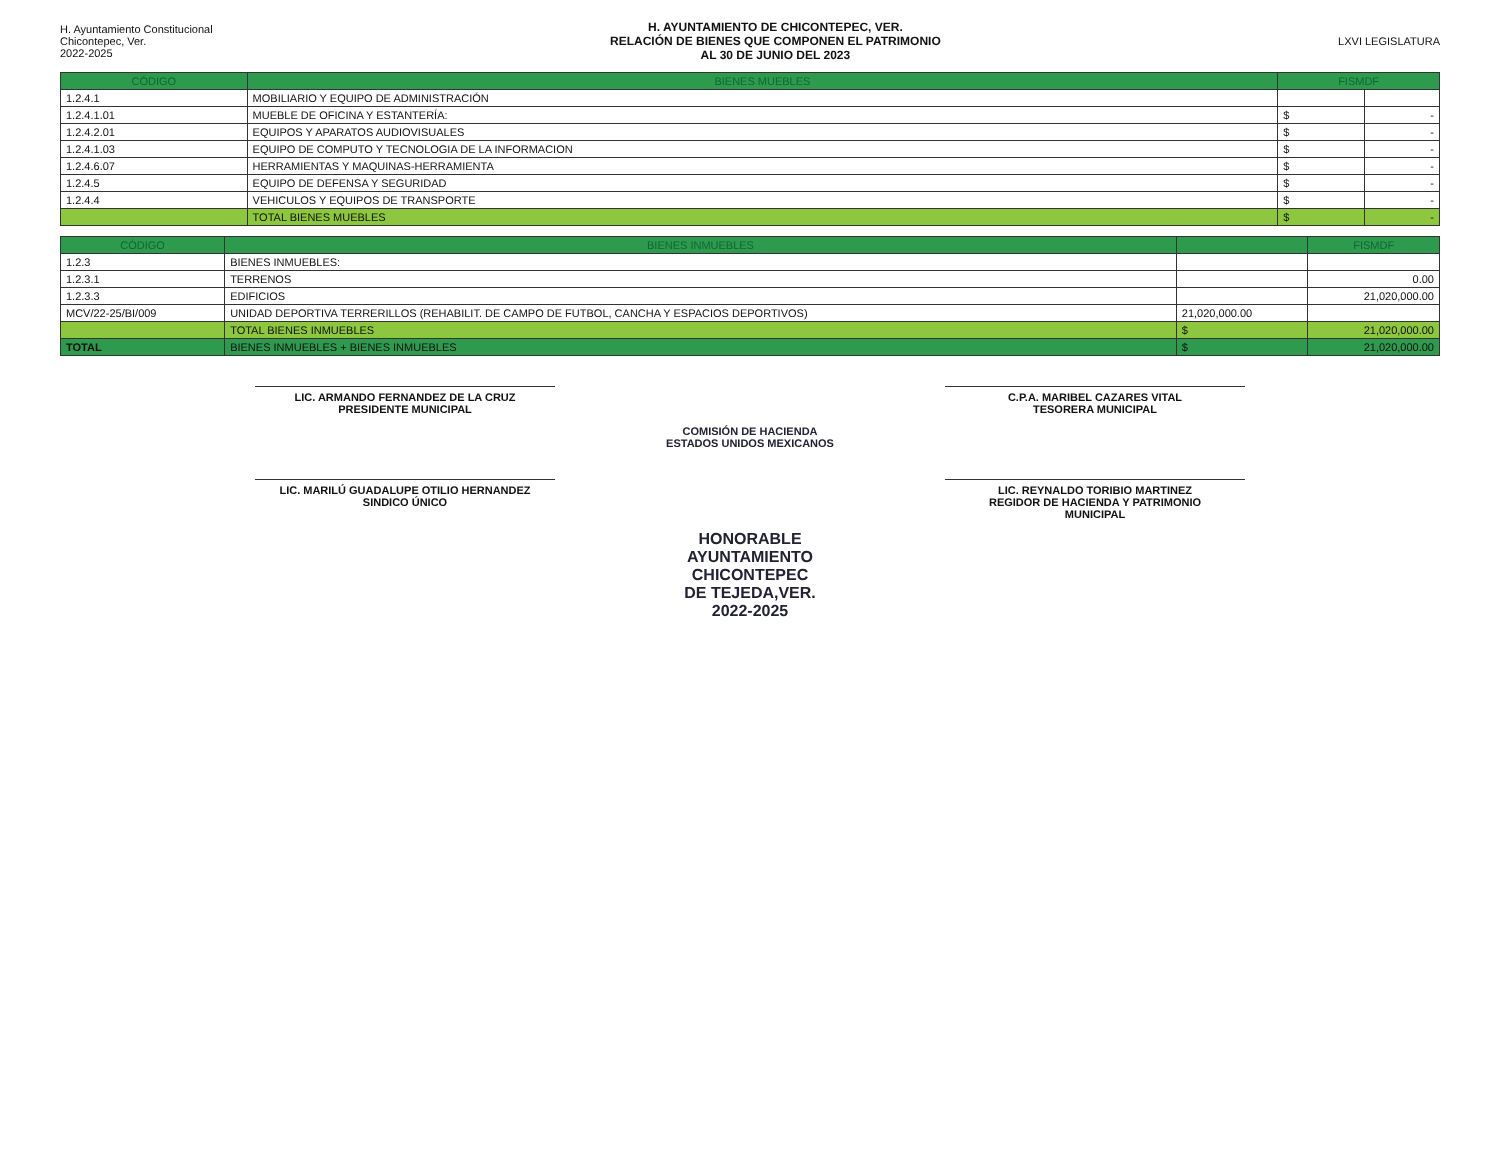H. Ayuntamiento Constitucional
Chicontepec, Ver.
2022-2025
H. AYUNTAMIENTO DE CHICONTEPEC, VER.
RELACIÓN DE BIENES QUE COMPONEN EL PATRIMONIO
AL 30 DE JUNIO DEL 2023
LXVI LEGISLATURA
| CÓDIGO | BIENES MUEBLES | FISMDF | |
| --- | --- | --- | --- |
| 1.2.4.1 | MOBILIARIO Y EQUIPO DE ADMINISTRACIÓN | | |
| 1.2.4.1.01 | MUEBLE DE OFICINA Y ESTANTERÍA: | $ | - |
| 1.2.4.2.01 | EQUIPOS Y APARATOS AUDIOVISUALES | $ | - |
| 1.2.4.1.03 | EQUIPO DE COMPUTO Y TECNOLOGIA DE LA INFORMACION | $ | - |
| 1.2.4.6.07 | HERRAMIENTAS Y MAQUINAS-HERRAMIENTA | $ | - |
| 1.2.4.5 | EQUIPO DE DEFENSA Y SEGURIDAD | $ | - |
| 1.2.4.4 | VEHICULOS Y EQUIPOS DE TRANSPORTE | $ | - |
| | TOTAL BIENES MUEBLES | $ | - |
| CÓDIGO | BIENES INMUEBLES | | FISMDF |
| --- | --- | --- | --- |
| 1.2.3 | BIENES INMUEBLES: | | |
| 1.2.3.1 | TERRENOS | | 0.00 |
| 1.2.3.3 | EDIFICIOS | | 21,020,000.00 |
| MCV/22-25/BI/009 | UNIDAD DEPORTIVA TERRERILLOS (REHABILIT. DE CAMPO DE FUTBOL, CANCHA Y ESPACIOS DEPORTIVOS) | 21,020,000.00 | |
| | TOTAL BIENES INMUEBLES | $ | 21,020,000.00 |
| TOTAL | BIENES INMUEBLES + BIENES INMUEBLES | $ | 21,020,000.00 |
LIC. ARMANDO FERNANDEZ DE LA CRUZ
PRESIDENTE MUNICIPAL
C.P.A. MARIBEL CAZARES VITAL
TESORERA MUNICIPAL
COMISIÓN DE HACIENDA
ESTADOS UNIDOS MEXICANOS
LIC. MARILÚ GUADALUPE OTILIO HERNANDEZ
SINDICO ÚNICO
LIC. REYNALDO TORIBIO MARTINEZ
REGIDOR DE HACIENDA Y PATRIMONIO
MUNICIPAL
HONORABLE
AYUNTAMIENTO
CHICONTEPEC
DE TEJEDA,VER.
2022-2025